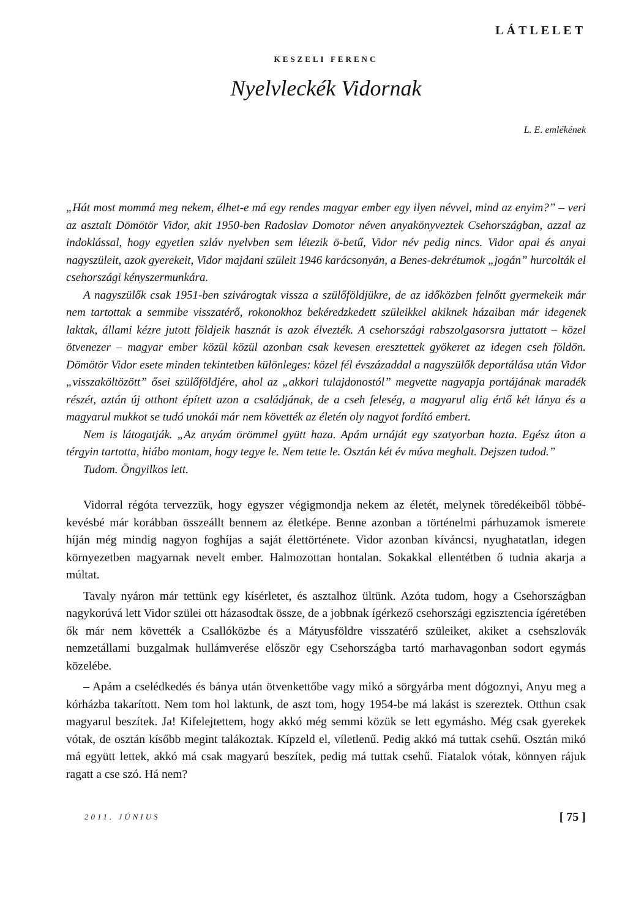LÁTLELET
KESZELI FERENC
Nyelvleckék Vidornak
L. E. emlékének
„Hát most mommá meg nekem, élhet-e má egy rendes magyar ember egy ilyen névvel, mind az enyim?” – veri az asztalt Dömötör Vidor, akit 1950-ben Radoslav Domotor néven anyakönyveztek Csehországban, azzal az indoklással, hogy egyetlen szláv nyelvben sem létezik ö-betű, Vidor név pedig nincs. Vidor apai és anyai nagyszüleit, azok gyerekeit, Vidor majdani szüleit 1946 karácsonyán, a Benes-dekrétumok „jogán” hurcolták el csehországi kényszermunkára.
A nagyszülők csak 1951-ben szivárogtak vissza a szülőföldjükre, de az időközben felnőtt gyermekeik már nem tartottak a semmibe visszatérő, rokonokhoz bekéredzkedett szüleikkel akiknek házaiban már idegenek laktak, állami kézre jutott földjeik hasznát is azok élvezték. A csehországi rabszolgasorsra juttatott – közel ötvenezer – magyar ember közül közül azonban csak kevesen eresztettek gyökeret az idegen cseh földön. Dömötör Vidor esete minden tekintetben különleges: közel fél évszázaddal a nagyszülők deportálása után Vidor „visszaköltözött” ősei szülőföldjére, ahol az „akkori tulajdonostól” megvette nagyapja portájának maradék részét, aztán új otthont épített azon a családjának, de a cseh feleség, a magyarul alig értő két lánya és a magyarul mukkot se tudó unokái már nem követték az életén oly nagyot fordító embert.
Nem is látogatják. „Az anyám örömmel gyütt haza. Apám urnáját egy szatyorban hozta. Egész úton a térgyin tartotta, hiábo montam, hogy tegye le. Nem tette le. Osztán két év múva meghalt. Dejszen tudod.”
Tudom. Öngyilkos lett.
Vidorral régóta tervezzük, hogy egyszer végigmondja nekem az életét, melynek töredékeiből többé-kevésbé már korábban összeállt bennem az életképe. Benne azonban a történelmi párhuzamok ismerete híján még mindig nagyon foghíjas a saját élettörténete. Vidor azonban kíváncsi, nyughatatlan, idegen környezetben magyarnak nevelt ember. Halmozottan hontalan. Sokakkal ellentétben ő tudnia akarja a múltat.
Tavaly nyáron már tettünk egy kísérletet, és asztalhoz ültünk. Azóta tudom, hogy a Csehországban nagykorúvá lett Vidor szülei ott házasodtak össze, de a jobbnak ígérkező csehországi egzisztencia ígéretében ők már nem követték a Csallóközbe és a Mátyusföldre visszatérő szüleiket, akiket a csehszlovák nemzetállami buzgalmak hullámverése először egy Csehországba tartó marhavagonban sodort egymás közelébe.
– Apám a cselédkedés és bánya után ötvenkettőbe vagy mikó a sörgyárba ment dógoznyi, Anyu meg a kórházba takarított. Nem tom hol laktunk, de aszt tom, hogy 1954-be má lakást is szereztek. Otthun csak magyarul beszítek. Ja! Kifelejtettem, hogy akkó még semmi közük se lett egymásho. Még csak gyerekek vótak, de osztán kísőbb megint talákoztak. Kípzeld el, víletlenű. Pedig akkó má tuttak csehű. Osztán mikó má együtt lettek, akkó má csak magyarú beszítek, pedig má tuttak csehű. Fiatalok vótak, könnyen rájuk ragatt a cse szó. Há nem?
2011. JÚNIUS [ 75 ]